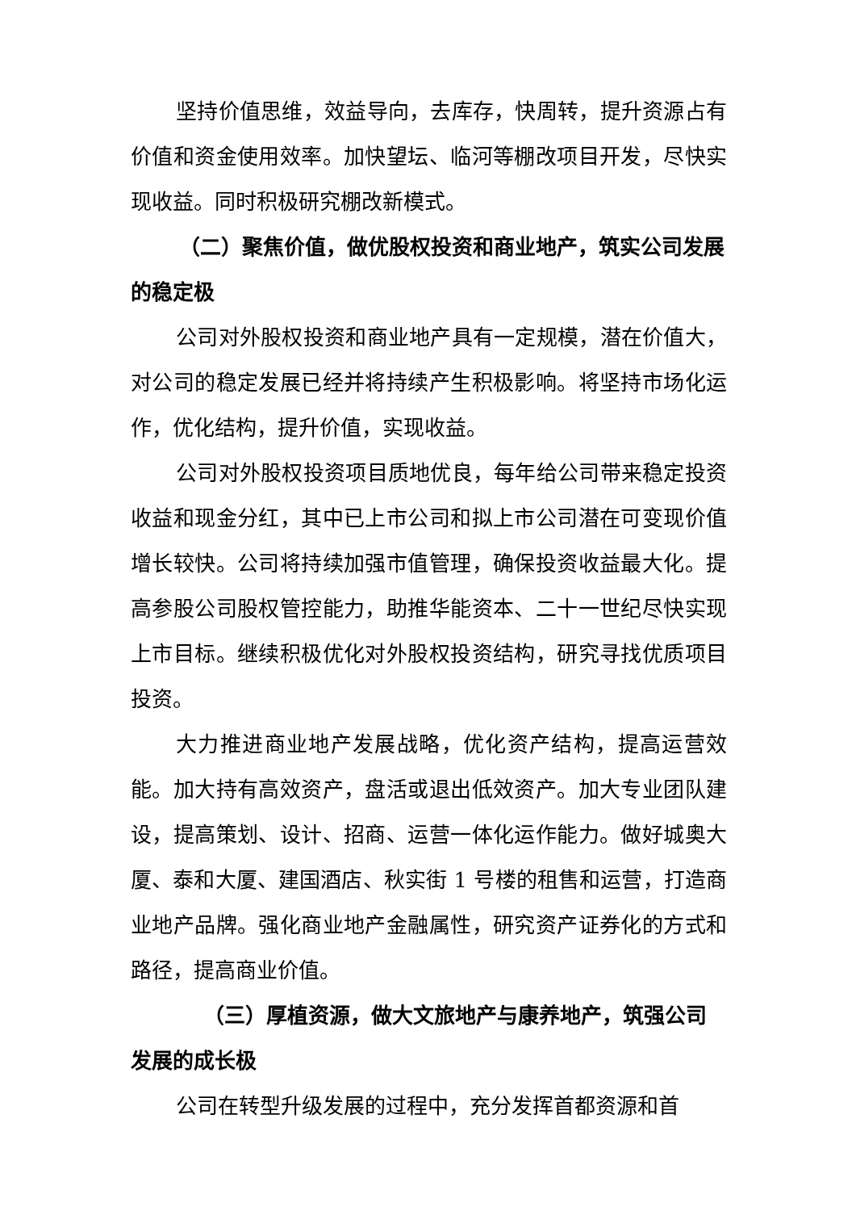坚持价值思维，效益导向，去库存，快周转，提升资源占有价值和资金使用效率。加快望坛、临河等棚改项目开发，尽快实现收益。同时积极研究棚改新模式。
（二）聚焦价值，做优股权投资和商业地产，筑实公司发展的稳定极
公司对外股权投资和商业地产具有一定规模，潜在价值大，对公司的稳定发展已经并将持续产生积极影响。将坚持市场化运作，优化结构，提升价值，实现收益。
公司对外股权投资项目质地优良，每年给公司带来稳定投资收益和现金分红，其中已上市公司和拟上市公司潜在可变现价值增长较快。公司将持续加强市值管理，确保投资收益最大化。提高参股公司股权管控能力，助推华能资本、二十一世纪尽快实现上市目标。继续积极优化对外股权投资结构，研究寻找优质项目投资。
大力推进商业地产发展战略，优化资产结构，提高运营效能。加大持有高效资产，盘活或退出低效资产。加大专业团队建设，提高策划、设计、招商、运营一体化运作能力。做好城奥大厦、泰和大厦、建国酒店、秋实街 1 号楼的租售和运营，打造商业地产品牌。强化商业地产金融属性，研究资产证券化的方式和路径，提高商业价值。
（三）厚植资源，做大文旅地产与康养地产，筑强公司发展的成长极
公司在转型升级发展的过程中，充分发挥首都资源和首